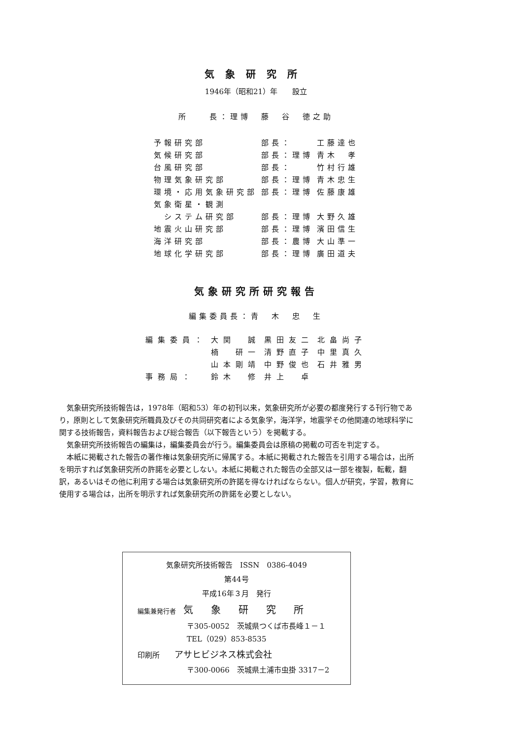気象研究所
1946年（昭和21）年　　設立
所　　長：理博　藤　谷　徳之助
| 予報研究部 | 部長： | 工藤達也 |
| 気候研究部 | 部長：理博 | 青木 孝 |
| 台風研究部 | 部長： | 竹村行雄 |
| 物理気象研究部 | 部長：理博 | 青木忠生 |
| 環境・応用気象研究部 | 部長：理博 | 佐藤康雄 |
| 気象衛星・観測 | | |
| システム研究部 | 部長：理博 | 大野久雄 |
| 地震火山研究部 | 部長：理博 | 濱田信生 |
| 海洋研究部 | 部長：農博 | 大山準一 |
| 地球化学研究部 | 部長：理博 | 廣田道夫 |
気象研究所研究報告
編集委員長：青　木　忠　生
| 編集委員： | 大関 誠 | 黒田友二 | 北畠尚子 |
| | 楠 研一 | 清野直子 | 中里真久 |
| | 山本剛靖 | 中野俊也 | 石井雅男 |
| 事務局： | 鈴木 修 | 井上 卓 | |
気象研究所技術報告は，1978年（昭和53）年の初刊以来，気象研究所が必要の都度発行する刊行物であり，原則として気象研究所職員及びその共同研究者による気象学，海洋学，地震学その他関連の地球科学に関する技術報告，資料報告および総合報告（以下報告という）を掲載する。
気象研究所技術報告の編集は，編集委員会が行う。編集委員会は原稿の掲載の可否を判定する。
本紙に掲載された報告の著作権は気象研究所に帰属する。本紙に掲載された報告を引用する場合は，出所を明示すれば気象研究所の許諾を必要としない。本紙に掲載された報告の全部又は一部を複製，転載，翻訳，あるいはその他に利用する場合は気象研究所の許諾を得なければならない。個人が研究，学習，教育に使用する場合は，出所を明示すれば気象研究所の許諾を必要としない。
気象研究所技術報告　ISSN　0386-4049
第44号
平成16年３月　発行
編集兼発行者　気象研究所
〒305-0052　茨城県つくば市長峰１－１
TEL（029）853-8535
印刷所　　アサヒビジネス株式会社
〒300-0066　茨城県土浦市虫掛 3317－2